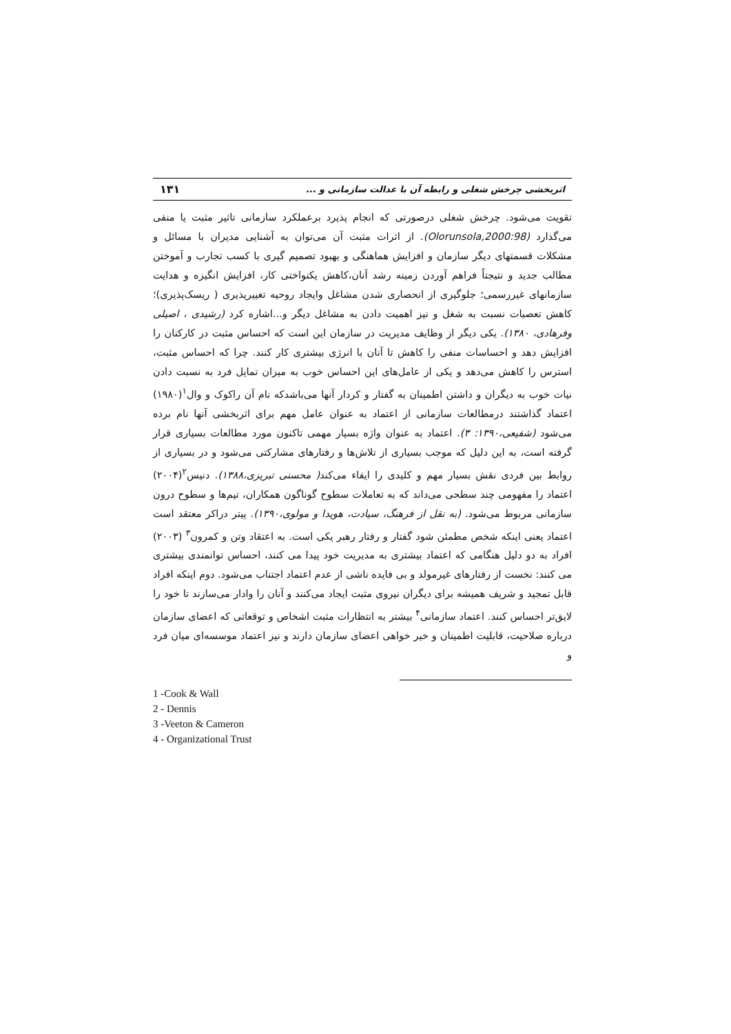اثربخشی چرخش شغلی و رابطه آن با عدالت سازمانی و ... ۱۳۱
تقویت می‌شود. چرخش شغلی درصورتی که انجام پذیرد برعملکرد سازمانی تاثیر مثبت یا منفی می‌گذارد (Olorunsola,2000:98). از اثرات مثبت آن می‌توان به آشنایی مدیران با مسائل و مشکلات قسمتهای دیگر سازمان و افزایش هماهنگی و بهبود تصمیم گیری با کسب تجارب و آموختن مطالب جدید و نتیجتاً فراهم آوردن زمینه رشد آنان،کاهش یکنواختی کار، افزایش انگیزه و هدایت سازمانهای غیررسمی؛ جلوگیری از انحصاری شدن مشاغل وایجاد روحیه تغییرپذیری ( ریسک‌پذیری)؛ کاهش تعصبات نسبت به شغل و نیز اهمیت دادن به مشاغل دیگر و...اشاره کرد (رشیدی ، اصیلی وفرهادی، ۱۳۸۰). یکی دیگر از وظایف مدیریت در سازمان این است که احساس مثبت در کارکنان را افزایش دهد و احساسات منفی را کاهش تا آنان با انرژی بیشتری کار کنند. چرا که احساس مثبت، استرس را کاهش می‌دهد و یکی از عامل‌های این احساس خوب به میزان تمایل فرد به نسبت دادن نیات خوب به دیگران و داشتن اطمینان به گفتار و کردار آنها می‌باشدکه نام آن راکوک و وال<sup>۱</sup>(۱۹۸۰) اعتماد گذاشتند درمطالعات سازمانی از اعتماد به عنوان عامل مهم برای اثربخشی آنها نام برده می‌شود (شفیعی،۱۳۹۰: ۳). اعتماد به عنوان واژه بسیار مهمی تاکنون مورد مطالعات بسیاری قرار گرفته است، به این دلیل که موجب بسیاری از تلاش‌ها و رفتارهای مشارکتی می‌شود و در بسیاری از روابط بین فردی نقش بسیار مهم و کلیدی را ایفاء می‌کند( محسنی تبریزی،۱۳۸۸). دنیس<sup>۲</sup>(۲۰۰۴) اعتماد را مفهومی چند سطحی می‌داند که به تعاملات سطوح گوناگون همکاران، تیم‌ها و سطوح درون سازمانی مربوط می‌شود. (به نقل از فرهنگ، سیادت، هویدا و مولوی،۱۳۹۰). پیتر دراکر معتقد است اعتماد یعنی اینکه شخص مطمئن شود گفتار و رفتار رهبر یکی است. به اعتقاد وتن و کمرون<sup>۳</sup> (۲۰۰۳) افراد به دو دلیل هنگامی که اعتماد بیشتری به مدیریت خود پیدا می کنند، احساس توانمندی بیشتری می کنند: نخست از رفتارهای غیرمولد و بی فایده ناشی از عدم اعتماد اجتناب می‌شود. دوم اینکه افراد قابل تمجید و شریف همیشه برای دیگران نیروی مثبت ایجاد می‌کنند و آنان را وادار می‌سازند تا خود را لایق‌تر احساس کنند. اعتماد سازمانی<sup>۴</sup> بیشتر به انتظارات مثبت اشخاص و توقعاتی که اعضای سازمان درباره صلاحیت، قابلیت اطمینان و خیر خواهی اعضای سازمان دارند و نیز اعتماد موسسه‌ای میان فرد و
1 -Cook & Wall
2 - Dennis
3 -Veeton & Cameron
4 - Organizational Trust